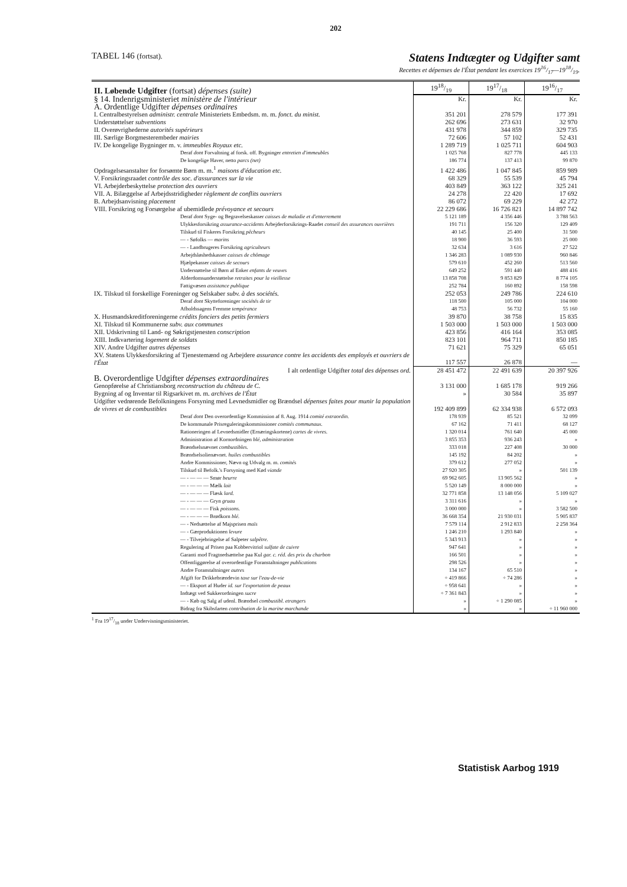202
TABEL 146 (fortsat). Statens Indtægter og Udgifter samt
Recettes et dépenses de l'État pendant les exercices 1916/17—1918/19.
| II. Løbende Udgifter (fortsat) dépenses (suite) | 1918/19 | 1917/18 | 1916/17 |
| § 14. Indenrigsministeriet ministère de l'intérieur | Kr. | Kr. | Kr. |
| A. Ordentlige Udgifter dépenses ordinaires | | | |
| I. Centralbestyrelsen administr. centrale Ministeriets Embedsm. m. m. fonct. du minist. | 351 201 | 278 579 | 177 391 |
| Understøttelser subventions | 262 696 | 273 631 | 32 970 |
| II. Overøvrighederne autorités supérieurs | 431 978 | 344 859 | 329 735 |
| III. Særlige Borgmesterembeder mairies | 72 606 | 57 102 | 52 431 |
| IV. De kongelige Bygninger m. v. immeubles Royaux etc. | 1 289 719 | 1 025 711 | 604 903 |
| Deraf dont Forvaltning af forsk. off. Bygninger entretien d'immeubles | 1 025 768 | 827 778 | 445 133 |
| De kongelige Haver, netto parcs (net) | 186 774 | 137 413 | 99 870 |
| Opdragelsesanstalter for forsømte Børn m. m.<sup>1</sup> maisons d'éducation etc. | 1 422 486 | 1 047 845 | 859 989 |
| V. Forsikringsraadet contrôle des soc. d'assurances sur la vie | 68 329 | 55 539 | 45 794 |
| VI. Arbejderbeskyttelse protection des ouvriers | 403 849 | 363 122 | 325 241 |
| VII. A. Bilæggelse af Arbejdsstridigheder règlement de conflits ouvriers | 24 278 | 22 420 | 17 692 |
| B. Arbejdsanvisning placement | 86 072 | 69 229 | 42 272 |
| VIII. Forsikring og Forsørgelse af ubemidlede prévoyance et secours | 22 229 686 | 16 726 821 | 14 897 742 |
| Deraf dont Syge- og Begravelseskasser caisses de maladie et d'enterrement | 5 121 189 | 4 356 446 | 3 788 563 |
| Ulykkesforsikring assurance-accidents Arbejderforsikrings-Raadet conseil des assurances ouvrières | 191 711 | 156 320 | 129 409 |
| Tilskud til Fiskeres Forsikring pêcheurs | 40 145 | 25 400 | 31 500 |
| — - Søfolks — marins | 18 900 | 36 593 | 25 000 |
| — - Landbrugeres Forsikring agriculteurs | 32 634 | 3 616 | 27 522 |
| Arbejdsløshedskasser caisses de chômage | 1 346 283 | 1 089 930 | 960 846 |
| Hjælpekasser caisses de secours | 579 610 | 452 260 | 513 560 |
| Understøttelse til Børn af Enker enfants de veuves | 649 252 | 591 440 | 488 416 |
| Alderdomsunderstøttelse retraites pour la vieillesse | 13 858 708 | 9 853 829 | 8 774 105 |
| Fattigvæsen assistance publique | 252 784 | 160 892 | 158 598 |
| IX. Tilskud til forskellige Foreninger og Selskaber subv. à des sociétés. | 252 053 | 249 786 | 224 610 |
| Deraf dont Skytteforeninger sociétés de tir | 118 500 | 105 000 | 104 000 |
| Afholdssagens Fremme tempérance | 48 753 | 56 732 | 55 160 |
| X. Husmandskreditforeningerne crédits fonciers des petits fermiers | 39 870 | 38 758 | 15 835 |
| XI. Tilskud til Kommunerne subv. aux communes | 1 503 000 | 1 503 000 | 1 503 000 |
| XII. Udskrivning til Land- og Søkrigstjenesten conscription | 423 856 | 416 164 | 353 085 |
| XIII. Indkvartering logement de soldats | 823 101 | 964 711 | 850 185 |
| XIV. Andre Udgifter autres dépenses | 71 621 | 75 329 | 65 051 |
| XV. Statens Ulykkesforsikring af Tjenestemænd og Arbejdere assurance contre les accidents des employés et ouvriers de l'État | 117 557 | 26 878 | — |
| I alt ordentlige Udgifter total des dépenses ord. | 28 451 472 | 22 491 639 | 20 397 926 |
| B. Overordentlige Udgifter dépenses extraordinaires | | | |
| Genopførelse af Christiansborg reconstruction du château de C. | 3 131 000 | 1 685 178 | 919 266 |
| Bygning af og Inventar til Rigsarkivet m. m. archives de l'État | » | 30 584 | 35 897 |
| Udgifter vedrørende Befolkningens Forsyning med Levnedsmidler og Brændsel dépenses faites pour munir la population de vivres et de combustibles | 192 409 899 | 62 334 938 | 6 572 093 |
| Deraf dont Den overordentlige Kommission af 8. Aug. 1914 comité extraordin. | 178 939 | 85 521 | 32 099 |
| De kommunale Prisreguleringskommissioner comités communaux. | 67 162 | 71 411 | 68 127 |
| Rationeringen af Levnedsmidler (Ernæringskortene) cartes de vivres. | 1 320 014 | 761 640 | 45 000 |
| Administration af Kornordningen blé, administration | 3 855 353 | 936 243 | » |
| Brændselsnævnet combustibles. | 333 018 | 227 408 | 30 000 |
| Brændselsolienævnet. huiles combustibles | 145 192 | 84 202 | » |
| Andre Kommissioner, Nævn og Udvalg m. m. comités | 379 612 | 277 052 | » |
| Tilskud til Befolk.'s Forsyning med Kød viande | 27 920 305 | » | 501 139 |
| — - — — — Smør beurre | 69 962 605 | 13 905 562 | » |
| — - — — — Mælk lait | 5 520 149 | 8 000 000 | » |
| — - — — — Flæsk lard. | 32 771 858 | 13 148 056 | 5 109 027 |
| — - — — — Gryn gruau | 3 311 616 | » | » |
| — - — — — Fisk poissons. | 3 000 000 | » | 3 582 500 |
| — - — — — Brødkorn blé. | 36 668 354 | 21 930 031 | 5 905 837 |
| — - Nedsættelse af Majsprisen maïs | 7 579 114 | 2 912 833 | 2 258 364 |
| — - Gærproduktionen levure | 1 246 210 | 1 293 840 | » |
| — - Tilvejebringelse af Salpeter salpêtre. | 5 343 913 | » | » |
| Regulering af Prisen paa Kobbervitriol sulfate de cuivre | 947 641 | » | » |
| Garanti mod Fragtnedsættelse paa Kul gar. c. réd. des prix du charbon | 166 501 | » | » |
| Offentliggørelse af overordentlige Foranstaltninger publications | 298 526 | » | » |
| Andre Foranstaltninger autres | 134 167 | 65 510 | » |
| Afgift for Drikkebrændevin taxe sur l'eau-de-vie | ÷ 419 866 | ÷ 74 286 | » |
| — - Eksport af Huder id. sur l'exportation de peaux | ÷ 958 641 | » | » |
| Indtægt ved Sukkerordningen sucre | ÷ 7 361 843 | » | » |
| — - Køb og Salg af udenl. Brændsel combustibl. etrangers | » | ÷ 1 290 085 | » |
| Bidrag fra Skibsfarten contribution de la marine marchande | » | » | ÷ 11 960 000 |
<sup>1</sup> Fra 1917/18 under Undervisningsministeriet.
Statistisk Aarbog 1919